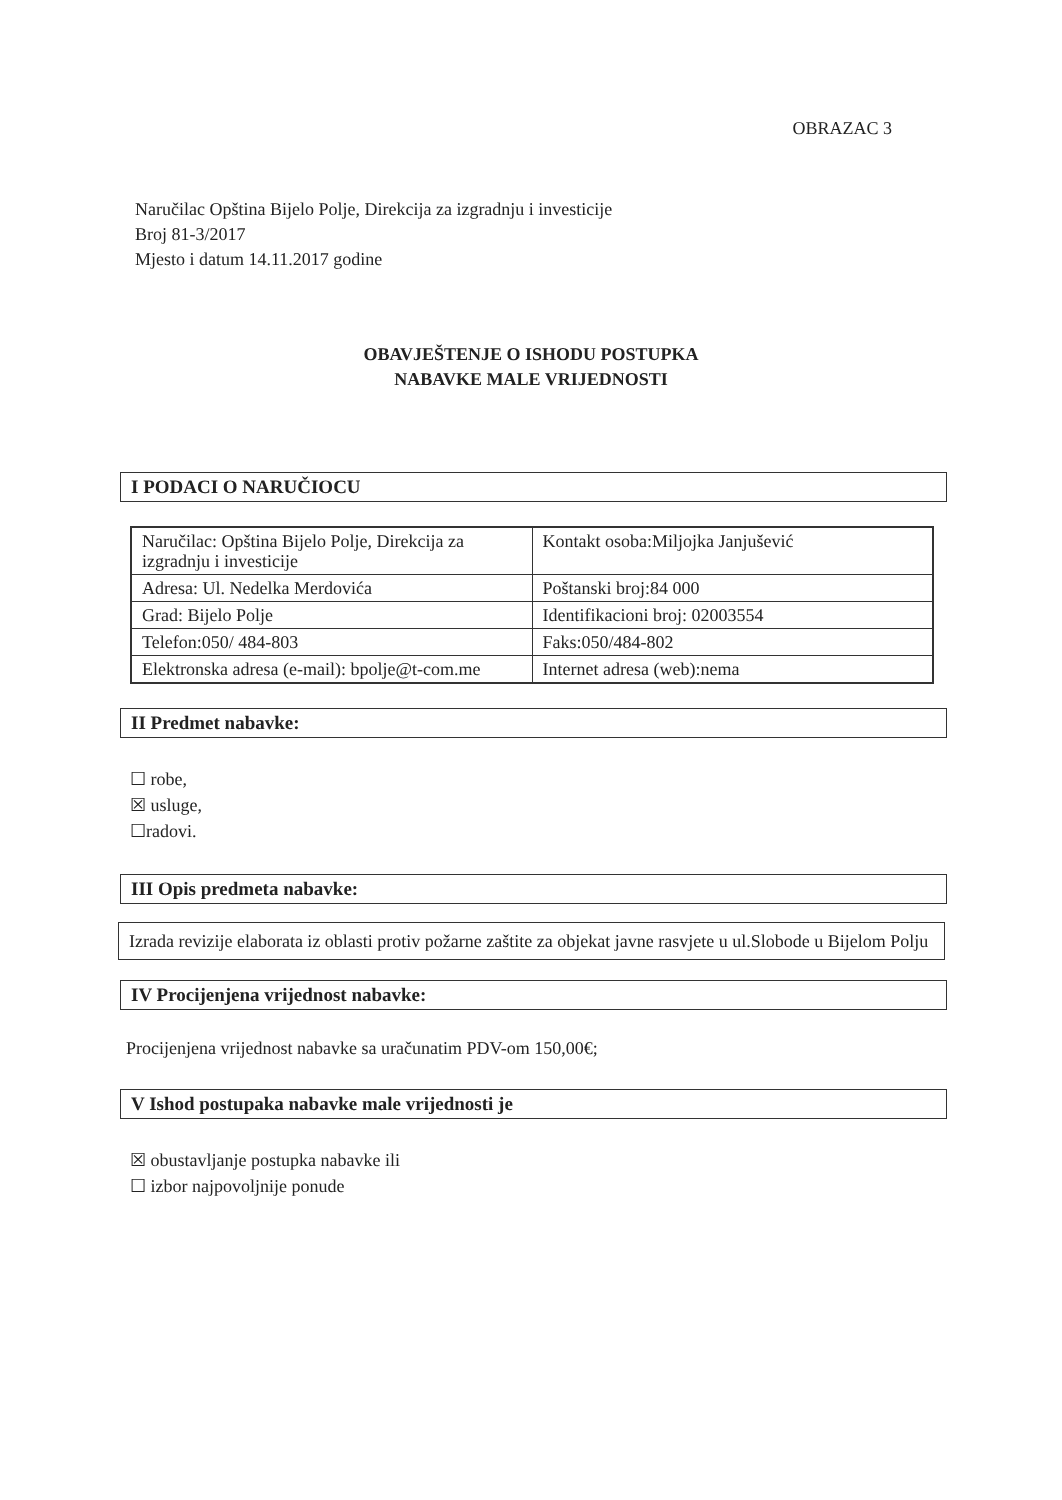OBRAZAC 3
Naručilac Opština Bijelo Polje, Direkcija za izgradnju i investicije
Broj 81-3/2017
Mjesto i datum 14.11.2017 godine
OBAVJEŠTENJE O ISHODU POSTUPKA
NABAVKE MALE VRIJEDNOSTI
I PODACI O NARUČIOCU
| Naručilac: Opština Bijelo Polje, Direkcija za izgradnju i investicije | Kontakt osoba:Miljojka Janjušević |
| Adresa: Ul. Nedelka Merdovića | Poštanski broj:84 000 |
| Grad: Bijelo Polje | Identifikacioni broj: 02003554 |
| Telefon:050/ 484-803 | Faks:050/484-802 |
| Elektronska adresa (e-mail): bpolje@t-com.me | Internet adresa (web):nema |
II Predmet nabavke:
☐ robe,
☒ usluge,
☐radovi.
III Opis predmeta nabavke:
Izrada revizije elaborata iz oblasti protiv požarne zaštite za objekat javne rasvjete u ul.Slobode u Bijelom Polju
IV Procijenjena vrijednost nabavke:
Procijenjena vrijednost nabavke sa uračunatim PDV-om 150,00€;
V Ishod postupaka nabavke male vrijednosti je
☒ obustavljanje postupka nabavke ili
☐ izbor najpovoljnije ponude